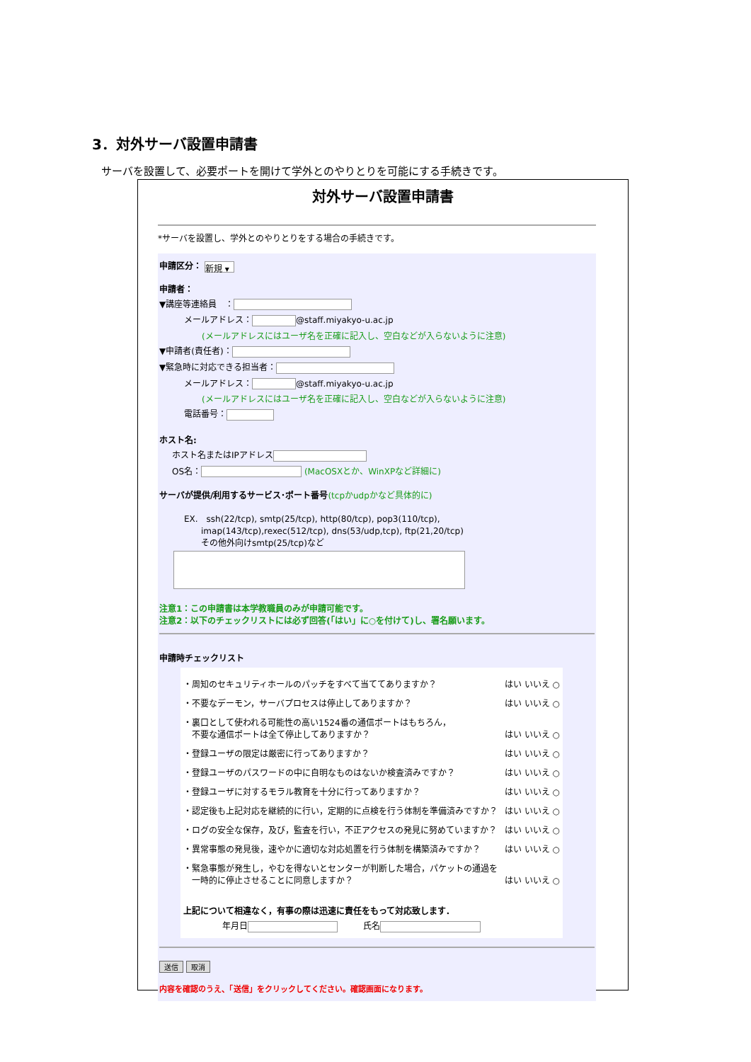3．対外サーバ設置申請書
サーバを設置して、必要ポートを開けて学外とのやりとりを可能にする手続きです。
対外サーバ設置申請書
*サーバを設置し、学外とのやりとりをする場合の手続きです。
申請区分： 新規 ▾
申請者：
▼講座等連絡員　：
メールアドレス： @staff.miyakyo-u.ac.jp
(メールアドレスにはユーザ名を正確に記入し、空白などが入らないように注意)
▼申請者(責任者)：
▼緊急時に対応できる担当者：
メールアドレス： @staff.miyakyo-u.ac.jp
(メールアドレスにはユーザ名を正確に記入し、空白などが入らないように注意)
電話番号：
ホスト名:
ホスト名またはIPアドレス
OS名： (MacOSXとか、WinXPなど詳細に)
サーバが提供/利用するサービス･ポート番号(tcpかudpかなど具体的に)
EX.　ssh(22/tcp), smtp(25/tcp), http(80/tcp), pop3(110/tcp),
　　imap(143/tcp),rexec(512/tcp), dns(53/udp,tcp), ftp(21,20/tcp)
　　その他外向けsmtp(25/tcp)など
注意1：この申請書は本学教職員のみが申請可能です。
注意2：以下のチェックリストには必ず回答(「はい」に○を付けて)し、署名願います。
申請時チェックリスト
・周知のセキュリティホールのパッチをすべて当ててありますか？ はい いいえ ○
・不要なデーモン，サーバプロセスは停止してありますか？ はい いいえ ○
・裏口として使われる可能性の高い1524番の通信ポートはもちろん，
　不要な通信ポートは全て停止してありますか？ はい いいえ ○
・登録ユーザの限定は厳密に行ってありますか？ はい いいえ ○
・登録ユーザのパスワードの中に自明なものはないか検査済みですか？ はい いいえ ○
・登録ユーザに対するモラル教育を十分に行ってありますか？ はい いいえ ○
・認定後も上記対応を継続的に行い，定期的に点検を行う体制を準備済みですか？ はい いいえ ○
・ログの安全な保存，及び，監査を行い，不正アクセスの発見に努めていますか？ はい いいえ ○
・異常事態の発見後，速やかに適切な対応処置を行う体制を構築済みですか？ はい いいえ ○
・緊急事態が発生し，やむを得ないとセンターが判断した場合，パケットの通過を
　一時的に停止させることに同意しますか？ はい いいえ ○
上記について相違なく，有事の際は迅速に責任をもって対応致します．
年月日　　　氏名
送信 取消
内容を確認のうえ、「送信」をクリックしてください。確認画面になります。